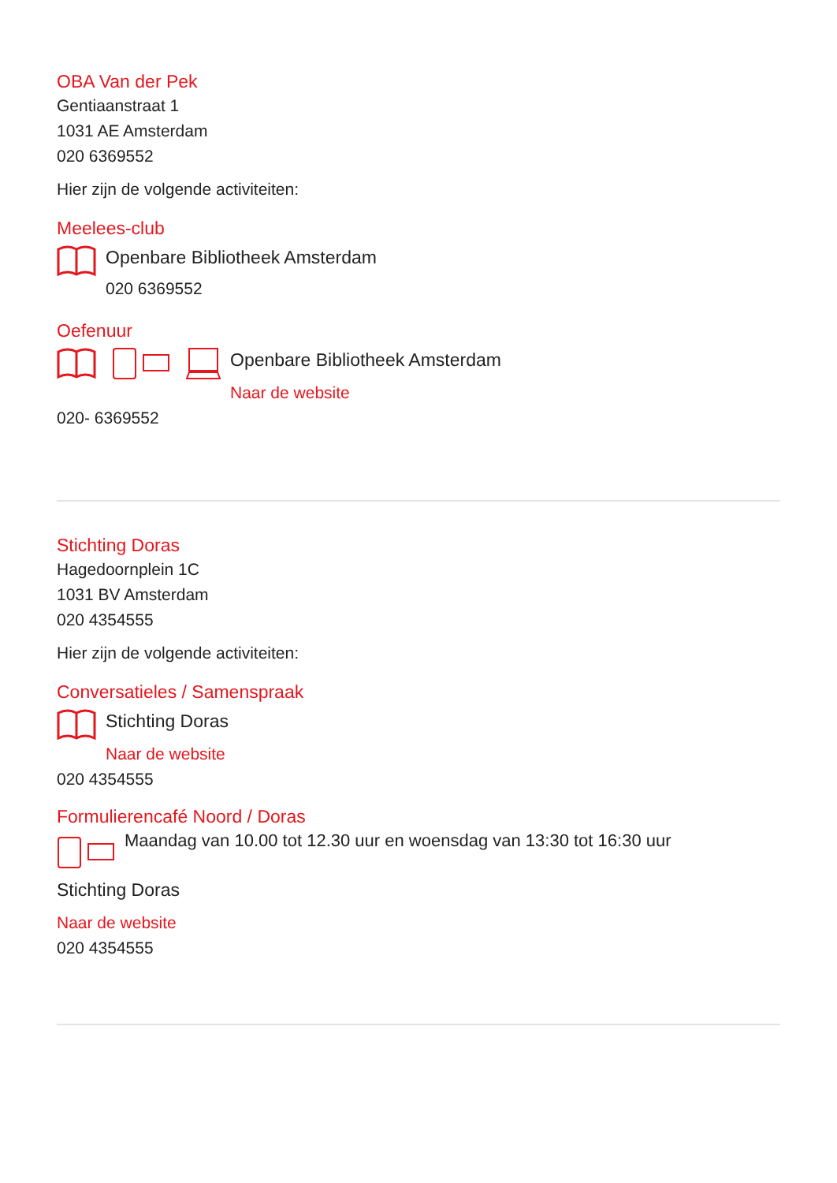OBA Van der Pek
Gentiaanstraat 1
1031 AE Amsterdam
020 6369552
Hier zijn de volgende activiteiten:
Meelees-club
Openbare Bibliotheek Amsterdam
020 6369552
Oefenuur
Openbare Bibliotheek Amsterdam
Naar de website
020- 6369552
Stichting Doras
Hagedoornplein 1C
1031 BV Amsterdam
020 4354555
Hier zijn de volgende activiteiten:
Conversatieles / Samenspraak
Stichting Doras
Naar de website
020 4354555
Formulierencafé Noord / Doras
Maandag van 10.00 tot 12.30 uur en woensdag van 13:30 tot 16:30 uur
Stichting Doras
Naar de website
020 4354555